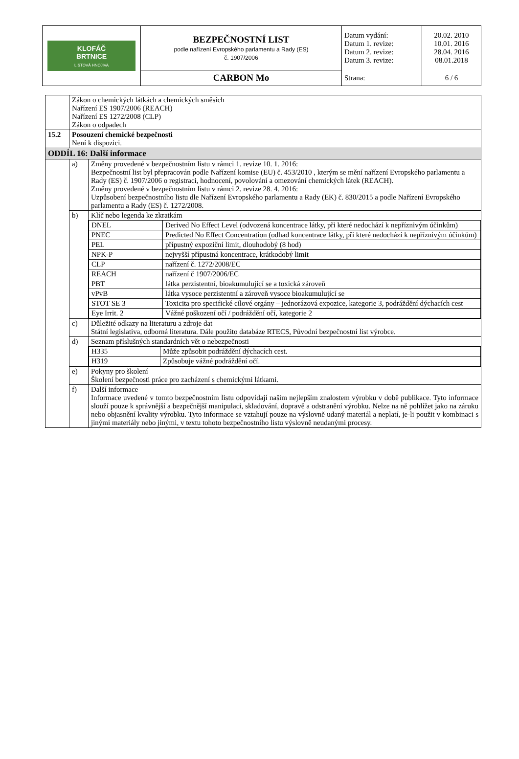| KLOFÁČ BRTNICE LISTOVÁ HNOJIVA | BEZPEČNOSTNÍ LIST podle nařízení Evropského parlamentu a Rady (ES) č. 1907/2006 | Datum vydání: Datum 1. revize: Datum 2. revize: Datum 3. revize: | 20.02. 2010 10.01. 2016 28.04. 2016 08.01.2018 |
| | CARBON Mo | Strana: | 6 / 6 |
| | Zákon o chemických látkách a chemických směsích Nařízení ES 1907/2006 (REACH) Nařízení ES 1272/2008 (CLP) Zákon o odpadech | |
| 15.2 | Posouzení chemické bezpečnosti Není k dispozici. | |
| ODDÍL 16: Další informace | | |
| | a) | Změny provedené v bezpečnostním listu v rámci 1. revize 10. 1. 2016: Bezpečnostní list byl přepracován podle Nařízení komise (EU) č. 453/2010 , kterým se mění nařízení Evropského parlamentu a Rady (ES) č. 1907/2006 o registraci, hodnocení, povolování a omezování chemických látek (REACH). Změny provedené v bezpečnostním listu v rámci 2. revize 28. 4. 2016: Uzpůsobení bezpečnostního listu dle Nařízení Evropského parlamentu a Rady (EK) č. 830/2015 a podle Nařízení Evropského parlamentu a Rady (ES) č. 1272/2008. |
| | b) | Klíč nebo legenda ke zkratkám / DNEL / Derived No Effect Level (odvozená koncentrace látky, při které nedochází k nepříznivým účinkům) / / PNEC / Predicted No Effect Concentration (odhad koncentrace látky, při které nedochází k nepříznivým účinkům) / / PEL / přípustný expoziční limit, dlouhodobý (8 hod) / / NPK-P / nejvyšší přípustná koncentrace, krátkodobý limit / / CLP / nařízení č. 1272/2008/EC / / REACH / nařízení č 1907/2006/EC / / PBT / látka perzistentní, bioakumulující se a toxická zároveň / / vPvB / látka vysoce perzistentní a zároveň vysoce bioakumulující se / / STOT SE 3 / Toxicita pro specifické cílové orgány – jednorázová expozice, kategorie 3, podráždění dýchacích cest / / Eye Irrit. 2 / Vážné poškození očí / podráždění očí, kategorie 2 / |
| | c) | Důležité odkazy na literaturu a zdroje dat Státní legislativa, odborná literatura. Dále použito databáze RTECS, Původní bezpečnostní list výrobce. |
| | d) | Seznam příslušných standardních vět o nebezpečnosti / H335 / Může způsobit podráždění dýchacích cest. / / H319 / Způsobuje vážné podráždění očí. / |
| | e) | Pokyny pro školení Školení bezpečnosti práce pro zacházení s chemickými látkami. |
| | f) | Další informace Informace uvedené v tomto bezpečnostním listu odpovídají našim nejlepším znalostem výrobku v době publikace. Tyto informace slouží pouze k správnější a bezpečnější manipulaci, skladování, dopravě a odstranění výrobku. Nelze na ně pohlížet jako na záruku nebo objasnění kvality výrobku. Tyto informace se vztahují pouze na výslovně udaný materiál a neplatí, je-li použit v kombinaci s jinými materiály nebo jinými, v textu tohoto bezpečnostního listu výslovně neudanými procesy. |